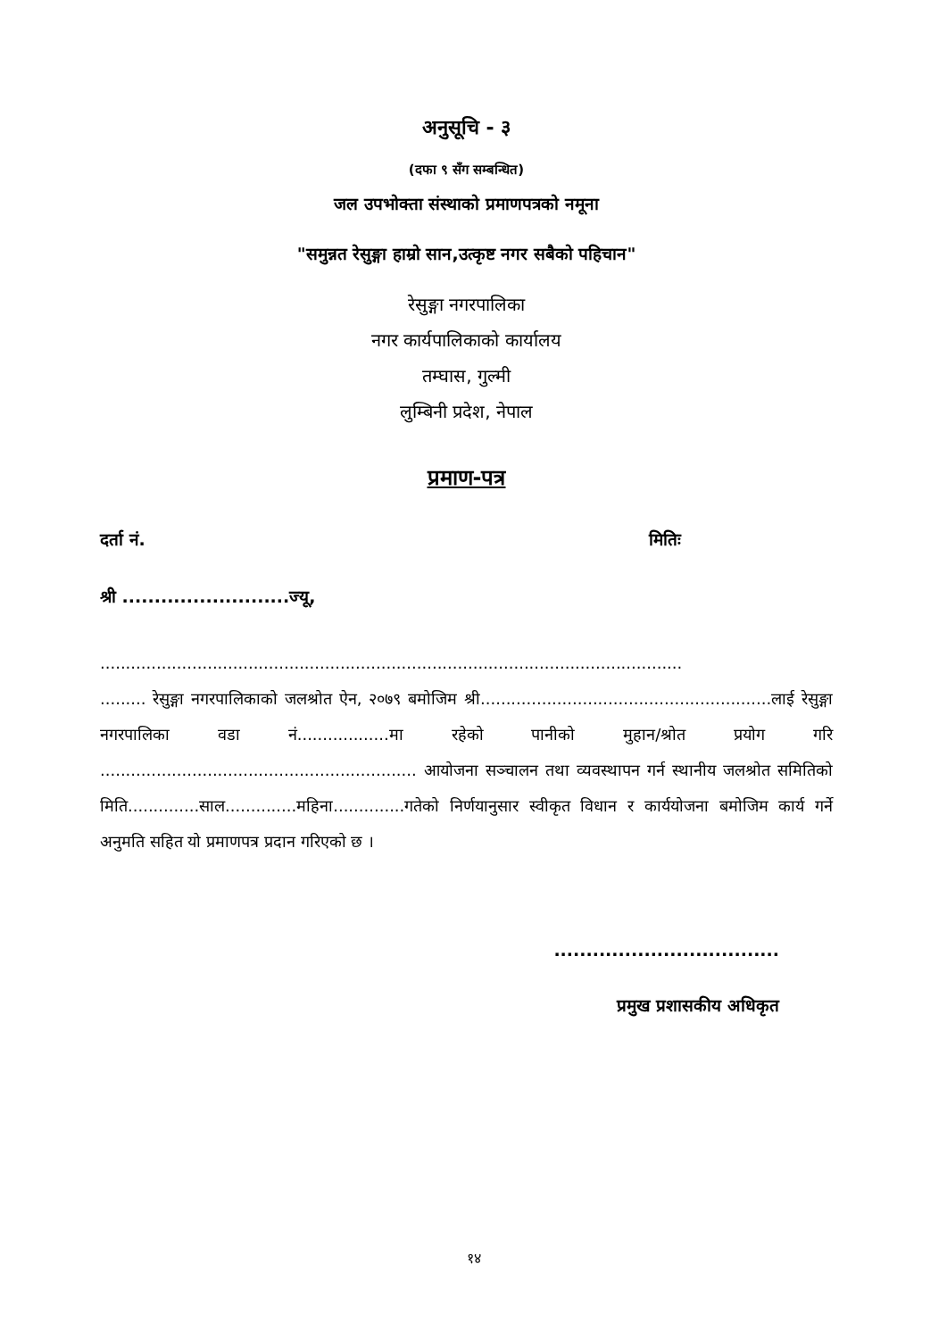अनुसूचि - ३
(दफा ९ सँग सम्बन्धित)
जल उपभोक्ता संस्थाको प्रमाणपत्रको नमूना
"समुन्नत रेसुङ्गा हाम्रो सान,उत्कृष्ट नगर सबैको पहिचान"
रेसुङ्गा नगरपालिका
नगर कार्यपालिकाको कार्यालय
तम्घास, गुल्मी
लुम्बिनी प्रदेश, नेपाल
प्रमाण-पत्र
दर्ता नं. मितिः
श्री ..........................ज्यू,
..................................................................................................................
......... रेसुङ्गा नगरपालिकाको जलश्रोत ऐन, २०७९ बमोजिम श्री.........................................................लाई रेसुङ्गा नगरपालिका वडा नं..................मा रहेको पानीको मुहान/श्रोत प्रयोग गरि .............................................................. आयोजना सञ्चालन तथा व्यवस्थापन गर्न स्थानीय जलश्रोत समितिको मिति..............साल..............महिना..............गतेको निर्णयानुसार स्वीकृत विधान र कार्ययोजना बमोजिम कार्य गर्ने अनुमति सहित यो प्रमाणपत्र प्रदान गरिएको छ ।
...................................
प्रमुख प्रशासकीय अधिकृत
१४